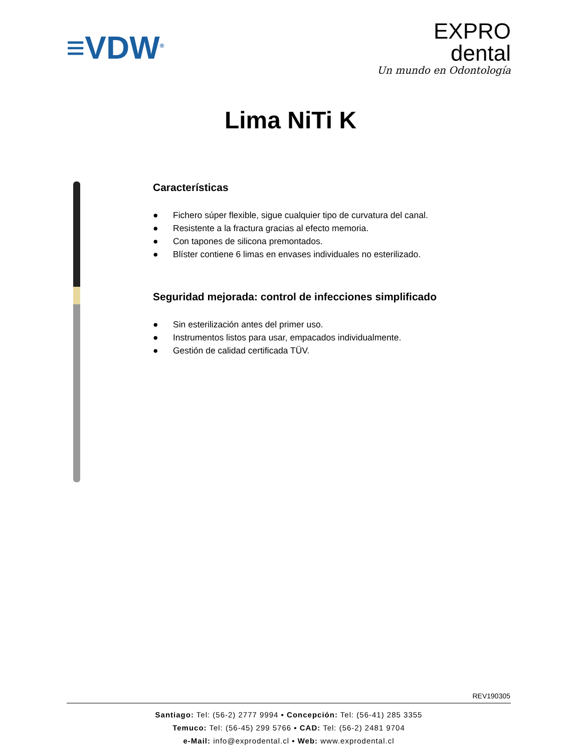≡VDW<sup>®</sup>
EXPRO
dental
Un mundo en Odontología
Lima NiTi K
Características
● Fichero súper flexible, sigue cualquier tipo de curvatura del canal.
● Resistente a la fractura gracias al efecto memoria.
● Con tapones de silicona premontados.
● Blíster contiene 6 limas en envases individuales no esterilizado.
Seguridad mejorada: control de infecciones simplificado
● Sin esterilización antes del primer uso.
● Instrumentos listos para usar, empacados individualmente.
● Gestión de calidad certificada TÜV.
REV190305
Santiago: Tel: (56-2) 2777 9994 ▪ Concepción: Tel: (56-41) 285 3355
Temuco: Tel: (56-45) 299 5766 ▪ CAD: Tel: (56-2) 2481 9704
e-Mail: info@exprodental.cl ▪ Web: www.exprodental.cl